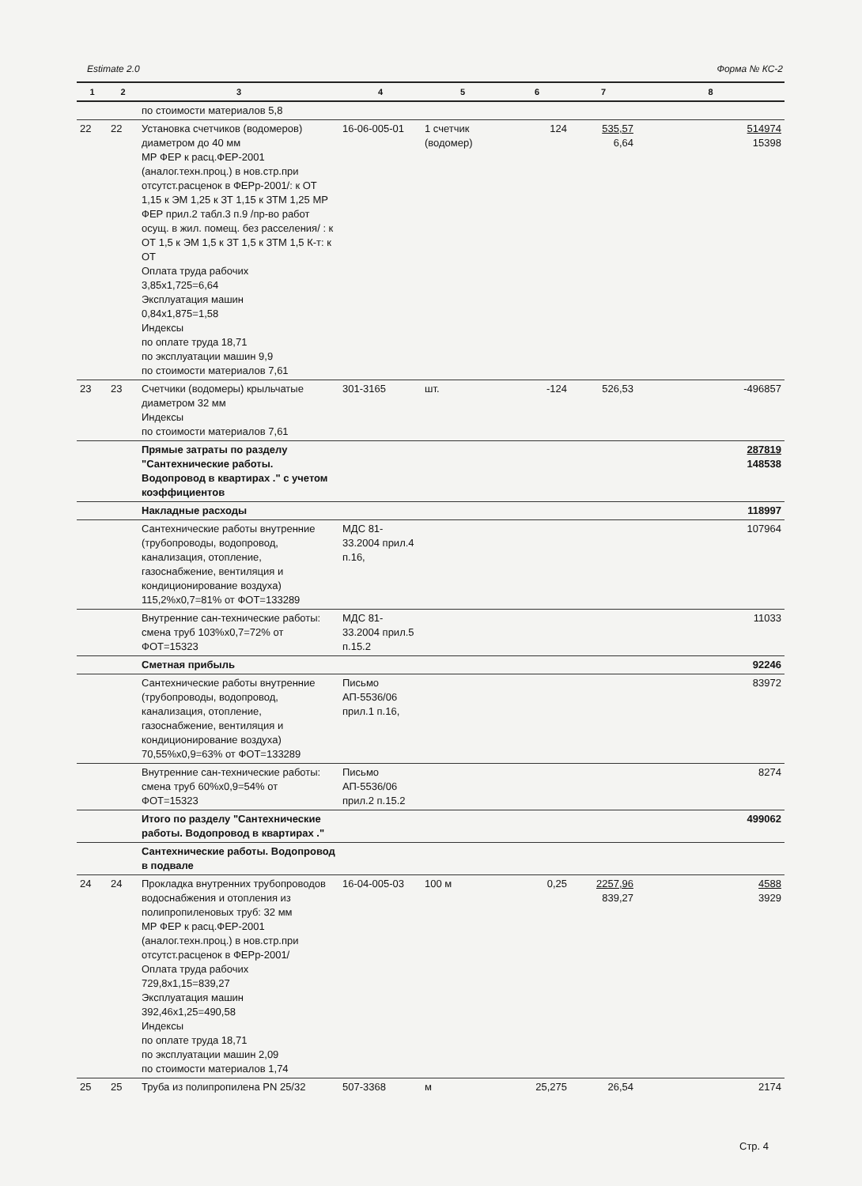Estimate 2.0 Форма № КС-2
| 1 | 2 | 3 | 4 | 5 | 6 | 7 | 8 |
| --- | --- | --- | --- | --- | --- | --- | --- |
| | | по стоимости материалов 5,8 | | | | | |
| 22 | 22 | Установка счетчиков (водомеров) диаметром до 40 мм МР ФЕР к расц.ФЕР-2001 (аналог.техн.проц.) в нов.стр.при отсутст.расценок в ФЕРр-2001/: к ОТ 1,15 к ЭМ 1,25 к ЗТ 1,15 к ЗТМ 1,25 МР ФЕР прил.2 табл.3 п.9 /пр-во работ осущ. в жил. помещ. без расселения/ : к ОТ 1,5 к ЭМ 1,5 к ЗТ 1,5 к ЗТМ 1,5 К-т: к ОТ Оплата труда рабочих 3,85х1,725=6,64 Эксплуатация машин 0,84х1,875=1,58 Индексы по оплате труда 18,71 по эксплуатации машин 9,9 по стоимости материалов 7,61 | 16-06-005-01 | 1 счетчик (водомер) | 124 | 535,57 6,64 | 514974 15398 |
| 23 | 23 | Счетчики (водомеры) крыльчатые диаметром 32 мм Индексы по стоимости материалов 7,61 | 301-3165 | шт. | -124 | 526,53 | -496857 |
| | | Прямые затраты по разделу "Сантехнические работы. Водопровод в квартирах ." с учетом коэффициентов | | | | | 287819 148538 |
| | | Накладные расходы | | | | | 118997 |
| | | Сантехнические работы внутренние (трубопроводы, водопровод, канализация, отопление, газоснабжение, вентиляция и кондиционирование воздуха) 115,2%х0,7=81% от ФОТ=133289 | МДС 81-33.2004 прил.4 п.16, | | | | 107964 |
| | | Внутренние сан-технические работы: смена труб 103%х0,7=72% от ФОТ=15323 | МДС 81-33.2004 прил.5 п.15.2 | | | | 11033 |
| | | Сметная прибыль | | | | | 92246 |
| | | Сантехнические работы внутренние (трубопроводы, водопровод, канализация, отопление, газоснабжение, вентиляция и кондиционирование воздуха) 70,55%х0,9=63% от ФОТ=133289 | Письмо АП-5536/06 прил.1 п.16, | | | | 83972 |
| | | Внутренние сан-технические работы: смена труб 60%х0,9=54% от ФОТ=15323 | Письмо АП-5536/06 прил.2 п.15.2 | | | | 8274 |
| | | Итого по разделу "Сантехнические работы. Водопровод в квартирах ." | | | | | 499062 |
| | | Сантехнические работы. Водопровод в подвале | | | | | |
| 24 | 24 | Прокладка внутренних трубопроводов водоснабжения и отопления из полипропиленовых труб: 32 мм МР ФЕР к расц.ФЕР-2001 (аналог.техн.проц.) в нов.стр.при отсутст.расценок в ФЕРр-2001/ Оплата труда рабочих 729,8х1,15=839,27 Эксплуатация машин 392,46х1,25=490,58 Индексы по оплате труда 18,71 по эксплуатации машин 2,09 по стоимости материалов 1,74 | 16-04-005-03 | 100 м | 0,25 | 2257,96 839,27 | 4588 3929 |
| 25 | 25 | Труба из полипропилена PN 25/32 | 507-3368 | м | 25,275 | 26,54 | 2174 |
Стр. 4